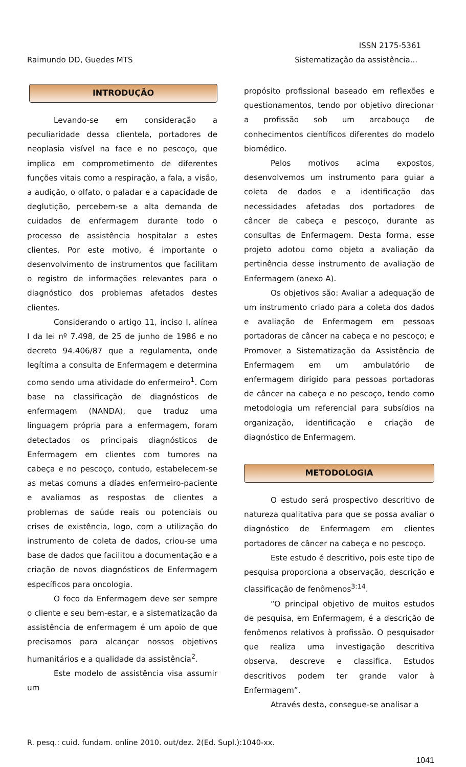ISSN 2175-5361
Raimundo DD, Guedes MTS Sistematização da assistência...
INTRODUÇÃO
Levando-se em consideração a peculiaridade dessa clientela, portadores de neoplasia visível na face e no pescoço, que implica em comprometimento de diferentes funções vitais como a respiração, a fala, a visão, a audição, o olfato, o paladar e a capacidade de deglutição, percebem-se a alta demanda de cuidados de enfermagem durante todo o processo de assistência hospitalar a estes clientes. Por este motivo, é importante o desenvolvimento de instrumentos que facilitam o registro de informações relevantes para o diagnóstico dos problemas afetados destes clientes.
Considerando o artigo 11, inciso I, alínea I da lei nº 7.498, de 25 de junho de 1986 e no decreto 94.406/87 que a regulamenta, onde legítima a consulta de Enfermagem e determina como sendo uma atividade do enfermeiro<sup>1</sup>. Com base na classificação de diagnósticos de enfermagem (NANDA), que traduz uma linguagem própria para a enfermagem, foram detectados os principais diagnósticos de Enfermagem em clientes com tumores na cabeça e no pescoço, contudo, estabelecem-se as metas comuns a díades enfermeiro-paciente e avaliamos as respostas de clientes a problemas de saúde reais ou potenciais ou crises de existência, logo, com a utilização do instrumento de coleta de dados, criou-se uma base de dados que facilitou a documentação e a criação de novos diagnósticos de Enfermagem específicos para oncologia.
O foco da Enfermagem deve ser sempre o cliente e seu bem-estar, e a sistematização da assistência de enfermagem é um apoio de que precisamos para alcançar nossos objetivos humanitários e a qualidade da assistência<sup>2</sup>.
Este modelo de assistência visa assumir um
propósito profissional baseado em reflexões e questionamentos, tendo por objetivo direcionar a profissão sob um arcabouço de conhecimentos científicos diferentes do modelo biomédico.
Pelos motivos acima expostos, desenvolvemos um instrumento para guiar a coleta de dados e a identificação das necessidades afetadas dos portadores de câncer de cabeça e pescoço, durante as consultas de Enfermagem. Desta forma, esse projeto adotou como objeto a avaliação da pertinência desse instrumento de avaliação de Enfermagem (anexo A).
Os objetivos são: Avaliar a adequação de um instrumento criado para a coleta dos dados e avaliação de Enfermagem em pessoas portadoras de câncer na cabeça e no pescoço; e Promover a Sistematização da Assistência de Enfermagem em um ambulatório de enfermagem dirigido para pessoas portadoras de câncer na cabeça e no pescoço, tendo como metodologia um referencial para subsídios na organização, identificação e criação de diagnóstico de Enfermagem.
METODOLOGIA
O estudo será prospectivo descritivo de natureza qualitativa para que se possa avaliar o diagnóstico de Enfermagem em clientes portadores de câncer na cabeça e no pescoço.
Este estudo é descritivo, pois este tipo de pesquisa proporciona a observação, descrição e classificação de fenômenos<sup>3:14</sup>.
“O principal objetivo de muitos estudos de pesquisa, em Enfermagem, é a descrição de fenômenos relativos à profissão. O pesquisador que realiza uma investigação descritiva observa, descreve e classifica. Estudos descritivos podem ter grande valor à Enfermagem”.
Através desta, consegue-se analisar a
R. pesq.: cuid. fundam. online 2010. out/dez. 2(Ed. Supl.):1040-xx.
1041